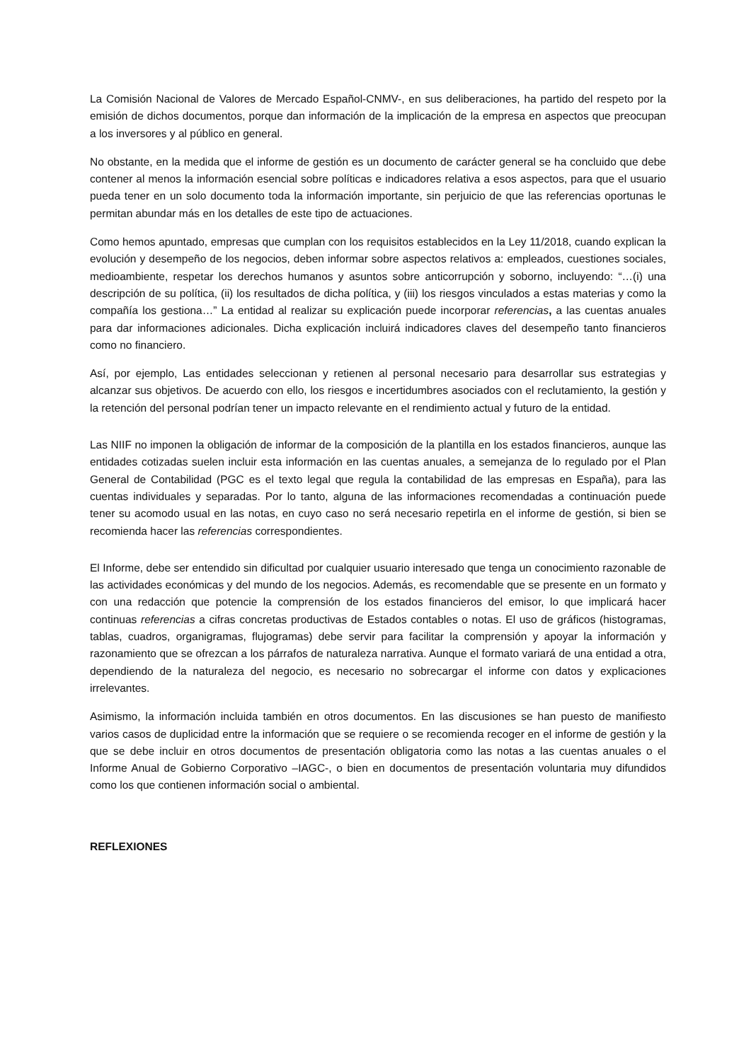La Comisión Nacional de Valores de Mercado Español-CNMV-, en sus deliberaciones, ha partido del respeto por la emisión de dichos documentos, porque dan información de la implicación de la empresa en aspectos que preocupan a los inversores y al público en general.
No obstante, en la medida que el informe de gestión es un documento de carácter general se ha concluido que debe contener al menos la información esencial sobre políticas e indicadores relativa a esos aspectos, para que el usuario pueda tener en un solo documento toda la información importante, sin perjuicio de que las referencias oportunas le permitan abundar más en los detalles de este tipo de actuaciones.
Como hemos apuntado, empresas que cumplan con los requisitos establecidos en la Ley 11/2018, cuando explican la evolución y desempeño de los negocios, deben informar sobre aspectos relativos a: empleados, cuestiones sociales, medioambiente, respetar los derechos humanos y asuntos sobre anticorrupción y soborno, incluyendo: “…(i) una descripción de su política, (ii) los resultados de dicha política, y (iii) los riesgos vinculados a estas materias y como la compañía los gestiona…” La entidad al realizar su explicación puede incorporar referencias, a las cuentas anuales para dar informaciones adicionales. Dicha explicación incluirá indicadores claves del desempeño tanto financieros como no financiero.
Así, por ejemplo, Las entidades seleccionan y retienen al personal necesario para desarrollar sus estrategias y alcanzar sus objetivos. De acuerdo con ello, los riesgos e incertidumbres asociados con el reclutamiento, la gestión y la retención del personal podrían tener un impacto relevante en el rendimiento actual y futuro de la entidad.
Las NIIF no imponen la obligación de informar de la composición de la plantilla en los estados financieros, aunque las entidades cotizadas suelen incluir esta información en las cuentas anuales, a semejanza de lo regulado por el Plan General de Contabilidad (PGC es el texto legal que regula la contabilidad de las empresas en España), para las cuentas individuales y separadas. Por lo tanto, alguna de las informaciones recomendadas a continuación puede tener su acomodo usual en las notas, en cuyo caso no será necesario repetirla en el informe de gestión, si bien se recomienda hacer las referencias correspondientes.
El Informe, debe ser entendido sin dificultad por cualquier usuario interesado que tenga un conocimiento razonable de las actividades económicas y del mundo de los negocios. Además, es recomendable que se presente en un formato y con una redacción que potencie la comprensión de los estados financieros del emisor, lo que implicará hacer continuas referencias a cifras concretas productivas de Estados contables o notas. El uso de gráficos (histogramas, tablas, cuadros, organigramas, flujogramas) debe servir para facilitar la comprensión y apoyar la información y razonamiento que se ofrezcan a los párrafos de naturaleza narrativa. Aunque el formato variará de una entidad a otra, dependiendo de la naturaleza del negocio, es necesario no sobrecargar el informe con datos y explicaciones irrelevantes.
Asimismo, la información incluida también en otros documentos. En las discusiones se han puesto de manifiesto varios casos de duplicidad entre la información que se requiere o se recomienda recoger en el informe de gestión y la que se debe incluir en otros documentos de presentación obligatoria como las notas a las cuentas anuales o el Informe Anual de Gobierno Corporativo –IAGC-, o bien en documentos de presentación voluntaria muy difundidos como los que contienen información social o ambiental.
REFLEXIONES